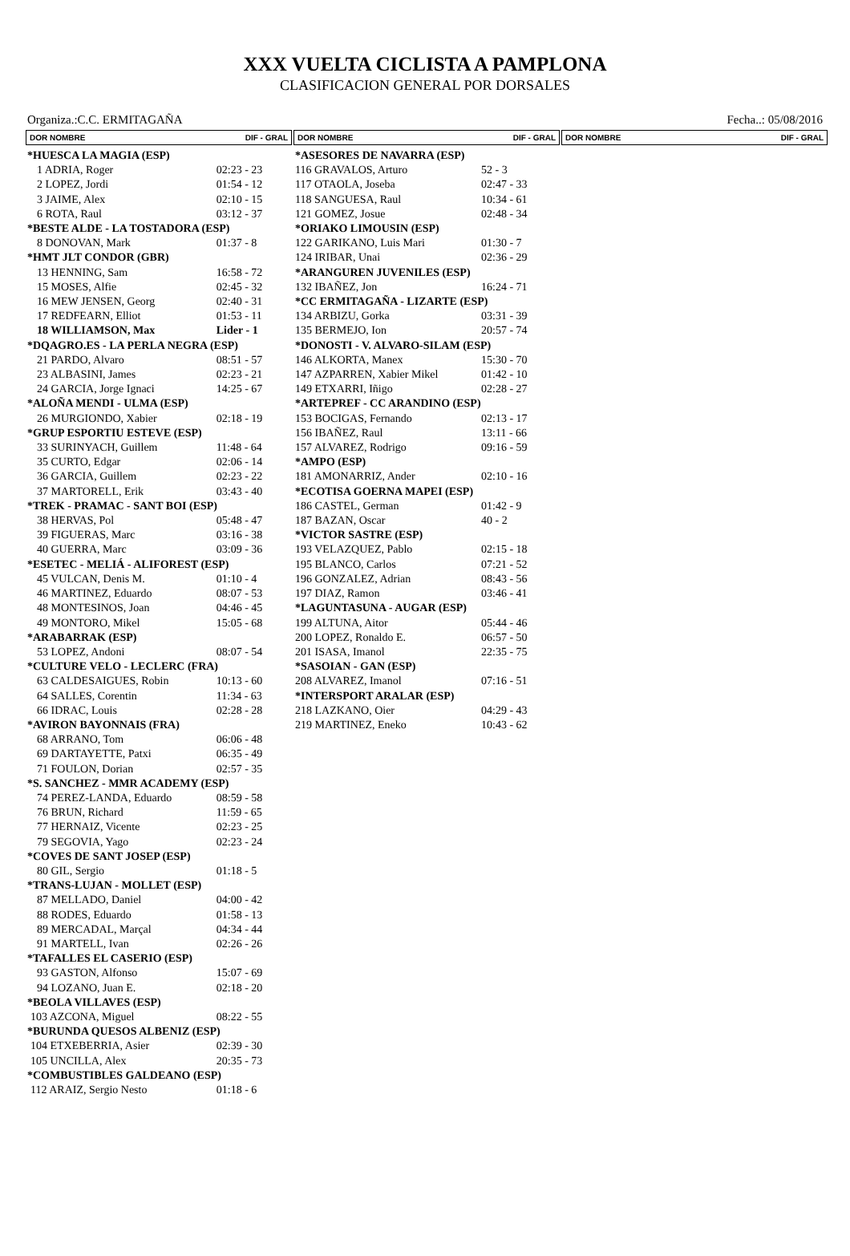XXX VUELTA CICLISTA A PAMPLONA
CLASIFICACION GENERAL POR DORSALES
Organiza.:C.C. ERMITAGAÑA Fecha..: 05/08/2016
DOR NOMBRE DIF - GRAL
| *HUESCA LA MAGIA (ESP) | |
| 1 ADRIA, Roger | 02:23 - 23 |
| 2 LOPEZ, Jordi | 01:54 - 12 |
| 3 JAIME, Alex | 02:10 - 15 |
| 6 ROTA, Raul | 03:12 - 37 |
| *BESTE ALDE - LA TOSTADORA (ESP) | |
| 8 DONOVAN, Mark | 01:37 - 8 |
| *HMT JLT CONDOR (GBR) | |
| 13 HENNING, Sam | 16:58 - 72 |
| 15 MOSES, Alfie | 02:45 - 32 |
| 16 MEW JENSEN, Georg | 02:40 - 31 |
| 17 REDFEARN, Elliot | 01:53 - 11 |
| 18 WILLIAMSON, Max | Lider - 1 |
| *DQAGRO.ES - LA PERLA NEGRA (ESP) | |
| 21 PARDO, Alvaro | 08:51 - 57 |
| 23 ALBASINI, James | 02:23 - 21 |
| 24 GARCIA, Jorge Ignaci | 14:25 - 67 |
| *ALOÑA MENDI - ULMA (ESP) | |
| 26 MURGIONDO, Xabier | 02:18 - 19 |
| *GRUP ESPORTIU ESTEVE (ESP) | |
| 33 SURINYACH, Guillem | 11:48 - 64 |
| 35 CURTO, Edgar | 02:06 - 14 |
| 36 GARCIA, Guillem | 02:23 - 22 |
| 37 MARTORELL, Erik | 03:43 - 40 |
| *TREK - PRAMAC - SANT BOI (ESP) | |
| 38 HERVAS, Pol | 05:48 - 47 |
| 39 FIGUERAS, Marc | 03:16 - 38 |
| 40 GUERRA, Marc | 03:09 - 36 |
| *ESETEC - MELIÁ - ALIFOREST (ESP) | |
| 45 VULCAN, Denis M. | 01:10 - 4 |
| 46 MARTINEZ, Eduardo | 08:07 - 53 |
| 48 MONTESINOS, Joan | 04:46 - 45 |
| 49 MONTORO, Mikel | 15:05 - 68 |
| *ARABARRAK (ESP) | |
| 53 LOPEZ, Andoni | 08:07 - 54 |
| *CULTURE VELO - LECLERC (FRA) | |
| 63 CALDESAIGUES, Robin | 10:13 - 60 |
| 64 SALLES, Corentin | 11:34 - 63 |
| 66 IDRAC, Louis | 02:28 - 28 |
| *AVIRON BAYONNAIS (FRA) | |
| 68 ARRANO, Tom | 06:06 - 48 |
| 69 DARTAYETTE, Patxi | 06:35 - 49 |
| 71 FOULON, Dorian | 02:57 - 35 |
| *S. SANCHEZ - MMR ACADEMY (ESP) | |
| 74 PEREZ-LANDA, Eduardo | 08:59 - 58 |
| 76 BRUN, Richard | 11:59 - 65 |
| 77 HERNAIZ, Vicente | 02:23 - 25 |
| 79 SEGOVIA, Yago | 02:23 - 24 |
| *COVES DE SANT JOSEP (ESP) | |
| 80 GIL, Sergio | 01:18 - 5 |
| *TRANS-LUJAN - MOLLET (ESP) | |
| 87 MELLADO, Daniel | 04:00 - 42 |
| 88 RODES, Eduardo | 01:58 - 13 |
| 89 MERCADAL, Marçal | 04:34 - 44 |
| 91 MARTELL, Ivan | 02:26 - 26 |
| *TAFALLES EL CASERIO (ESP) | |
| 93 GASTON, Alfonso | 15:07 - 69 |
| 94 LOZANO, Juan E. | 02:18 - 20 |
| *BEOLA VILLAVES (ESP) | |
| 103 AZCONA, Miguel | 08:22 - 55 |
| *BURUNDA QUESOS ALBENIZ (ESP) | |
| 104 ETXEBERRIA, Asier | 02:39 - 30 |
| 105 UNCILLA, Alex | 20:35 - 73 |
| *COMBUSTIBLES GALDEANO (ESP) | |
| 112 ARAIZ, Sergio Nesto | 01:18 - 6 |
DOR NOMBRE DIF - GRAL
| *ASESORES DE NAVARRA (ESP) | |
| 116 GRAVALOS, Arturo | 52 - 3 |
| 117 OTAOLA, Joseba | 02:47 - 33 |
| 118 SANGUESA, Raul | 10:34 - 61 |
| 121 GOMEZ, Josue | 02:48 - 34 |
| *ORIAKO LIMOUSIN (ESP) | |
| 122 GARIKANO, Luis Mari | 01:30 - 7 |
| 124 IRIBAR, Unai | 02:36 - 29 |
| *ARANGUREN JUVENILES (ESP) | |
| 132 IBAÑEZ, Jon | 16:24 - 71 |
| *CC ERMITAGAÑA - LIZARTE (ESP) | |
| 134 ARBIZU, Gorka | 03:31 - 39 |
| 135 BERMEJO, Ion | 20:57 - 74 |
| *DONOSTI - V. ALVARO-SILAM (ESP) | |
| 146 ALKORTA, Manex | 15:30 - 70 |
| 147 AZPARREN, Xabier Mikel | 01:42 - 10 |
| 149 ETXARRI, Iñigo | 02:28 - 27 |
| *ARTEPREF - CC ARANDINO (ESP) | |
| 153 BOCIGAS, Fernando | 02:13 - 17 |
| 156 IBAÑEZ, Raul | 13:11 - 66 |
| 157 ALVAREZ, Rodrigo | 09:16 - 59 |
| *AMPO (ESP) | |
| 181 AMONARRIZ, Ander | 02:10 - 16 |
| *ECOTISA GOERNA MAPEI (ESP) | |
| 186 CASTEL, German | 01:42 - 9 |
| 187 BAZAN, Oscar | 40 - 2 |
| *VICTOR SASTRE (ESP) | |
| 193 VELAZQUEZ, Pablo | 02:15 - 18 |
| 195 BLANCO, Carlos | 07:21 - 52 |
| 196 GONZALEZ, Adrian | 08:43 - 56 |
| 197 DIAZ, Ramon | 03:46 - 41 |
| *LAGUNTASUNA - AUGAR (ESP) | |
| 199 ALTUNA, Aitor | 05:44 - 46 |
| 200 LOPEZ, Ronaldo E. | 06:57 - 50 |
| 201 ISASA, Imanol | 22:35 - 75 |
| *SASOIAN - GAN (ESP) | |
| 208 ALVAREZ, Imanol | 07:16 - 51 |
| *INTERSPORT ARALAR (ESP) | |
| 218 LAZKANO, Oier | 04:29 - 43 |
| 219 MARTINEZ, Eneko | 10:43 - 62 |
DOR NOMBRE DIF - GRAL